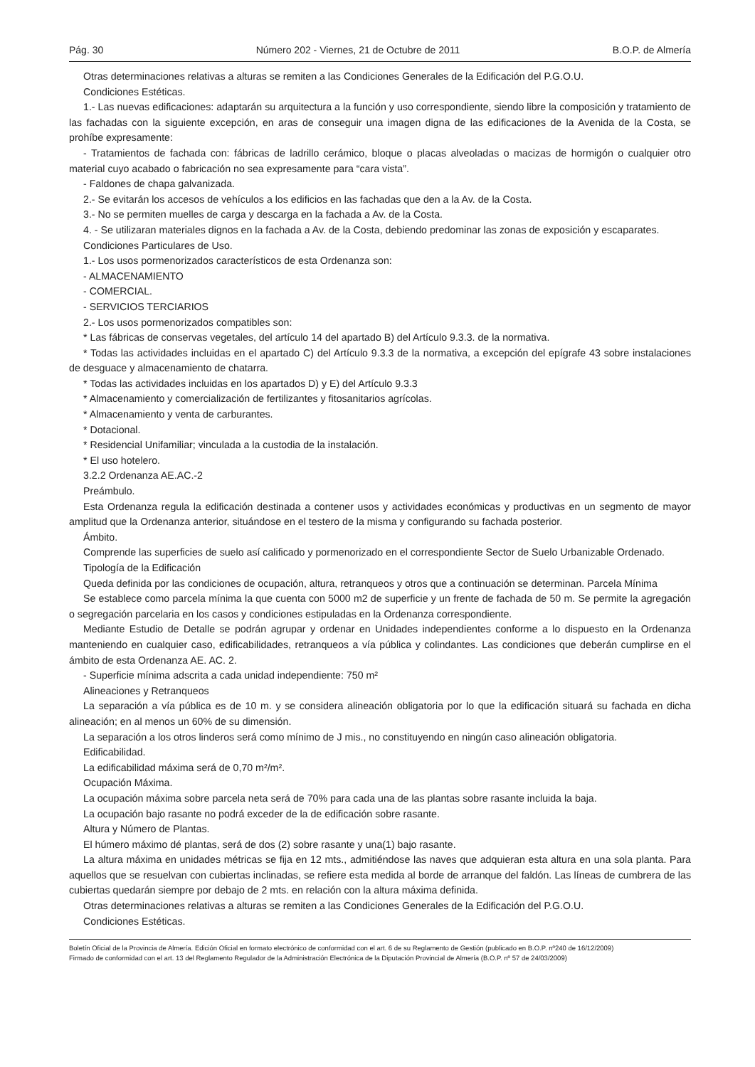Pág. 30 Número 202 - Viernes, 21 de Octubre de 2011 B.O.P. de Almería
Otras determinaciones relativas a alturas se remiten a las Condiciones Generales de la Edificación del P.G.O.U.
Condiciones Estéticas.
1.- Las nuevas edificaciones: adaptarán su arquitectura a la función y uso correspondiente, siendo libre la composición y tratamiento de las fachadas con la siguiente excepción, en aras de conseguir una imagen digna de las edificaciones de la Avenida de la Costa, se prohíbe expresamente:
- Tratamientos de fachada con: fábricas de ladrillo cerámico, bloque o placas alveoladas o macizas de hormigón o cualquier otro material cuyo acabado o fabricación no sea expresamente para “cara vista”.
- Faldones de chapa galvanizada.
2.- Se evitarán los accesos de vehículos a los edificios en las fachadas que den a la Av. de la Costa.
3.- No se permiten muelles de carga y descarga en la fachada a Av. de la Costa.
4. - Se utilizaran materiales dignos en la fachada a Av. de la Costa, debiendo predominar las zonas de exposición y escaparates.
Condiciones Particulares de Uso.
1.- Los usos pormenorizados característicos de esta Ordenanza son:
- ALMACENAMIENTO
- COMERCIAL.
- SERVICIOS TERCIARIOS
2.- Los usos pormenorizados compatibles son:
* Las fábricas de conservas vegetales, del artículo 14 del apartado B) del Artículo 9.3.3. de la normativa.
* Todas las actividades incluidas en el apartado C) del Artículo 9.3.3 de la normativa, a excepción del epígrafe 43 sobre instalaciones de desguace y almacenamiento de chatarra.
* Todas las actividades incluidas en los apartados D) y E) del Artículo 9.3.3
* Almacenamiento y comercialización de fertilizantes y fitosanitarios agrícolas.
* Almacenamiento y venta de carburantes.
* Dotacional.
* Residencial Unifamiliar; vinculada a la custodia de la instalación.
* El uso hotelero.
3.2.2 Ordenanza AE.AC.-2
Preámbulo.
Esta Ordenanza regula la edificación destinada a contener usos y actividades económicas y productivas en un segmento de mayor amplitud que la Ordenanza anterior, situándose en el testero de la misma y configurando su fachada posterior.
Ámbito.
Comprende las superficies de suelo así calificado y pormenorizado en el correspondiente Sector de Suelo Urbanizable Ordenado.
Tipología de la Edificación
Queda definida por las condiciones de ocupación, altura, retranqueos y otros que a continuación se determinan. Parcela Mínima
Se establece como parcela mínima la que cuenta con 5000 m2 de superficie y un frente de fachada de 50 m. Se permite la agregación o segregación parcelaria en los casos y condiciones estipuladas en la Ordenanza correspondiente.
Mediante Estudio de Detalle se podrán agrupar y ordenar en Unidades independientes conforme a lo dispuesto en la Ordenanza manteniendo en cualquier caso, edificabilidades, retranqueos a vía pública y colindantes. Las condiciones que deberán cumplirse en el ámbito de esta Ordenanza AE. AC. 2.
- Superficie mínima adscrita a cada unidad independiente: 750 m²
Alineaciones y Retranqueos
La separación a vía pública es de 10 m. y se considera alineación obligatoria por lo que la edificación situará su fachada en dicha alineación; en al menos un 60% de su dimensión.
La separación a los otros linderos será como mínimo de J mis., no constituyendo en ningún caso alineación obligatoria.
Edificabilidad.
La edificabilidad máxima será de 0,70 m²/m².
Ocupación Máxima.
La ocupación máxima sobre parcela neta será de 70% para cada una de las plantas sobre rasante incluida la baja.
La ocupación bajo rasante no podrá exceder de la de edificación sobre rasante.
Altura y Número de Plantas.
El húmero máximo dé plantas, será de dos (2) sobre rasante y una(1) bajo rasante.
La altura máxima en unidades métricas se fija en 12 mts., admitiéndose las naves que adquieran esta altura en una sola planta. Para aquellos que se resuelvan con cubiertas inclinadas, se refiere esta medida al borde de arranque del faldón. Las líneas de cumbrera de las cubiertas quedarán siempre por debajo de 2 mts. en relación con la altura máxima definida.
Otras determinaciones relativas a alturas se remiten a las Condiciones Generales de la Edificación del P.G.O.U.
Condiciones Estéticas.
Boletín Oficial de la Provincia de Almería. Edición Oficial en formato electrónico de conformidad con el art. 6 de su Reglamento de Gestión (publicado en B.O.P. nº240 de 16/12/2009)
Firmado de conformidad con el art. 13 del Reglamento Regulador de la Administración Electrónica de la Diputación Provincial de Almería (B.O.P. nº 57 de 24/03/2009)